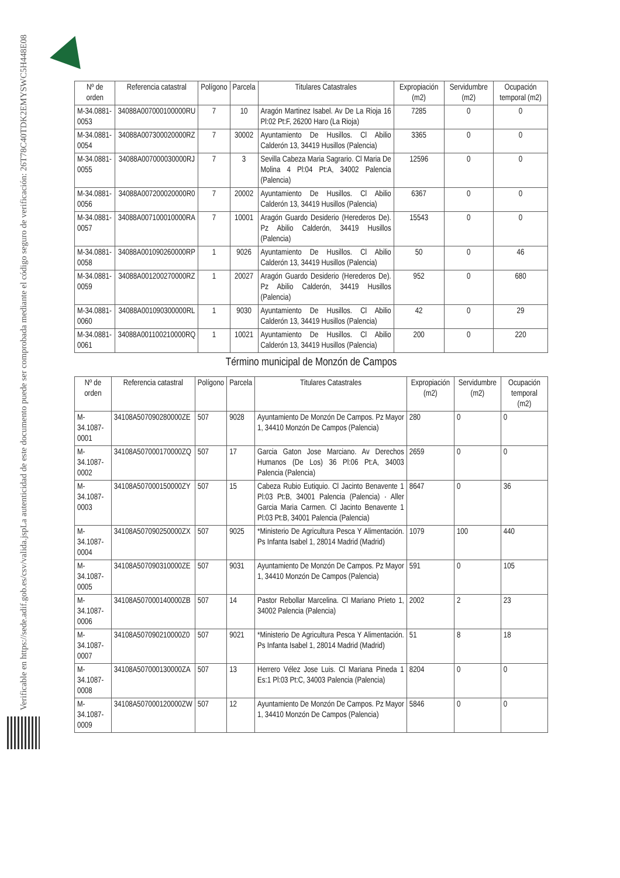La autenticidad de este documento puede ser comprobada mediante el código seguro de verificación: 26T78C40TDK2EMYSWC5H448E08
Verificable en https://sede.adif.gob.es/csv/valida.jsp
| Nº de orden | Referencia catastral | Polígono | Parcela | Titulares Catastrales | Expropiación (m2) | Servidumbre (m2) | Ocupación temporal (m2) |
| --- | --- | --- | --- | --- | --- | --- | --- |
| M-34.0881-0053 | 34088A007000100000RU | 7 | 10 | Aragón Martinez Isabel. Av De La Rioja 16 Pl:02 Pt:F, 26200 Haro (La Rioja) | 7285 | 0 | 0 |
| M-34.0881-0054 | 34088A007300020000RZ | 7 | 30002 | Ayuntamiento De Husillos. Cl Abilio Calderón 13, 34419 Husillos (Palencia) | 3365 | 0 | 0 |
| M-34.0881-0055 | 34088A007000030000RJ | 7 | 3 | Sevilla Cabeza Maria Sagrario. Cl Maria De Molina 4 Pl:04 Pt:A, 34002 Palencia (Palencia) | 12596 | 0 | 0 |
| M-34.0881-0056 | 34088A007200020000R0 | 7 | 20002 | Ayuntamiento De Husillos. Cl Abilio Calderón 13, 34419 Husillos (Palencia) | 6367 | 0 | 0 |
| M-34.0881-0057 | 34088A007100010000RA | 7 | 10001 | Aragón Guardo Desiderio (Herederos De). Pz Abilio Calderón, 34419 Husillos (Palencia) | 15543 | 0 | 0 |
| M-34.0881-0058 | 34088A001090260000RP | 1 | 9026 | Ayuntamiento De Husillos. Cl Abilio Calderón 13, 34419 Husillos (Palencia) | 50 | 0 | 46 |
| M-34.0881-0059 | 34088A001200270000RZ | 1 | 20027 | Aragón Guardo Desiderio (Herederos De). Pz Abilio Calderón, 34419 Husillos (Palencia) | 952 | 0 | 680 |
| M-34.0881-0060 | 34088A001090300000RL | 1 | 9030 | Ayuntamiento De Husillos. Cl Abilio Calderón 13, 34419 Husillos (Palencia) | 42 | 0 | 29 |
| M-34.0881-0061 | 34088A001100210000RQ | 1 | 10021 | Ayuntamiento De Husillos. Cl Abilio Calderón 13, 34419 Husillos (Palencia) | 200 | 0 | 220 |
Término municipal de Monzón de Campos
| Nº de orden | Referencia catastral | Polígono | Parcela | Titulares Catastrales | Expropiación (m2) | Servidumbre (m2) | Ocupación temporal (m2) |
| --- | --- | --- | --- | --- | --- | --- | --- |
| M-34.1087-0001 | 34108A507090280000ZE | 507 | 9028 | Ayuntamiento De Monzón De Campos. Pz Mayor 1, 34410 Monzón De Campos (Palencia) | 280 | 0 | 0 |
| M-34.1087-0002 | 34108A507000170000ZQ | 507 | 17 | Garcia Gaton Jose Marciano. Av Derechos Humanos (De Los) 36 Pl:06 Pt:A, 34003 Palencia (Palencia) | 2659 | 0 | 0 |
| M-34.1087-0003 | 34108A507000150000ZY | 507 | 15 | Cabeza Rubio Eutiquio. Cl Jacinto Benavente 1 Pl:03 Pt:B, 34001 Palencia (Palencia) · Aller Garcia Maria Carmen. Cl Jacinto Benavente 1 Pl:03 Pt:B, 34001 Palencia (Palencia) | 8647 | 0 | 36 |
| M-34.1087-0004 | 34108A507090250000ZX | 507 | 9025 | *Ministerio De Agricultura Pesca Y Alimentación. Ps Infanta Isabel 1, 28014 Madrid (Madrid) | 1079 | 100 | 440 |
| M-34.1087-0005 | 34108A507090310000ZE | 507 | 9031 | Ayuntamiento De Monzón De Campos. Pz Mayor 1, 34410 Monzón De Campos (Palencia) | 591 | 0 | 105 |
| M-34.1087-0006 | 34108A507000140000ZB | 507 | 14 | Pastor Rebollar Marcelina. Cl Mariano Prieto 1, 34002 Palencia (Palencia) | 2002 | 2 | 23 |
| M-34.1087-0007 | 34108A507090210000Z0 | 507 | 9021 | *Ministerio De Agricultura Pesca Y Alimentación. Ps Infanta Isabel 1, 28014 Madrid (Madrid) | 51 | 8 | 18 |
| M-34.1087-0008 | 34108A507000130000ZA | 507 | 13 | Herrero Vélez Jose Luis. Cl Mariana Pineda 1 Es:1 Pl:03 Pt:C, 34003 Palencia (Palencia) | 8204 | 0 | 0 |
| M-34.1087-0009 | 34108A507000120000ZW | 507 | 12 | Ayuntamiento De Monzón De Campos. Pz Mayor 1, 34410 Monzón De Campos (Palencia) | 5846 | 0 | 0 |